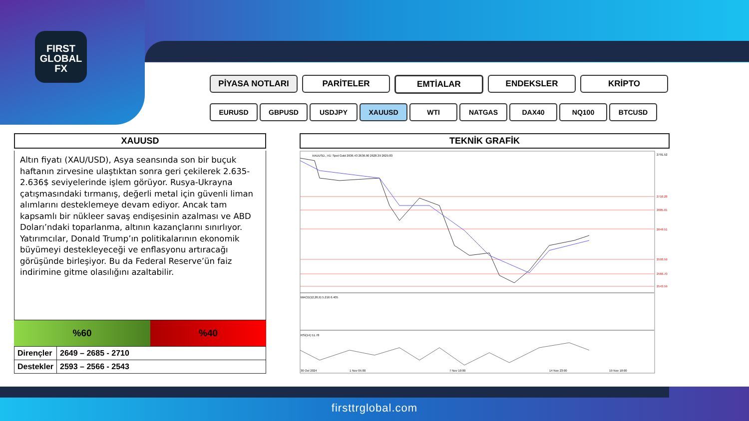FIRST
GLOBAL
FX
PİYASA NOTLARI PARİTELER EMTİALAR ENDEKSLER KRİPTO
EURUSD GBPUSD USDJPY XAUUSD WTI NATGAS DAX40 NQ100 BTCUSD
XAUUSD
Altın fiyatı (XAU/USD), Asya seansında son bir buçuk haftanın zirvesine ulaştıktan sonra geri çekilerek 2.635-2.636$ seviyelerinde işlem görüyor. Rusya-Ukrayna çatışmasındaki tırmanış, değerli metal için güvenli liman alımlarını desteklemeye devam ediyor. Ancak tam kapsamlı bir nükleer savaş endişesinin azalması ve ABD Doları’ndaki toparlanma, altının kazançlarını sınırlıyor.
Yatırımcılar, Donald Trump’ın politikalarının ekonomik büyümeyi destekleyeceği ve enflasyonu artıracağı görüşünde birleşiyor. Bu da Federal Reserve’ün faiz indirimine gitme olasılığını azaltabilir.
%60 %40
| Dirençler | 2649 – 2685 - 2710 |
| Destekler | 2593 – 2566 - 2543 |
TEKNİK GRAFİK
XAUUSD., H1: Spot Gold 2636.43 2636.90 2628.39 2629.83
MACD(12,26,9) 5.216 6.405
RSI(14) 51.78
30 Oct 2024
1 Nov 05:00
7 Nov 10:00
14 Nov 23:00
19 Nov 18:00
2791.52
2710.28
2685.01
2649.51
2593.59
2566.70
2543.59
firsttrglobal.com